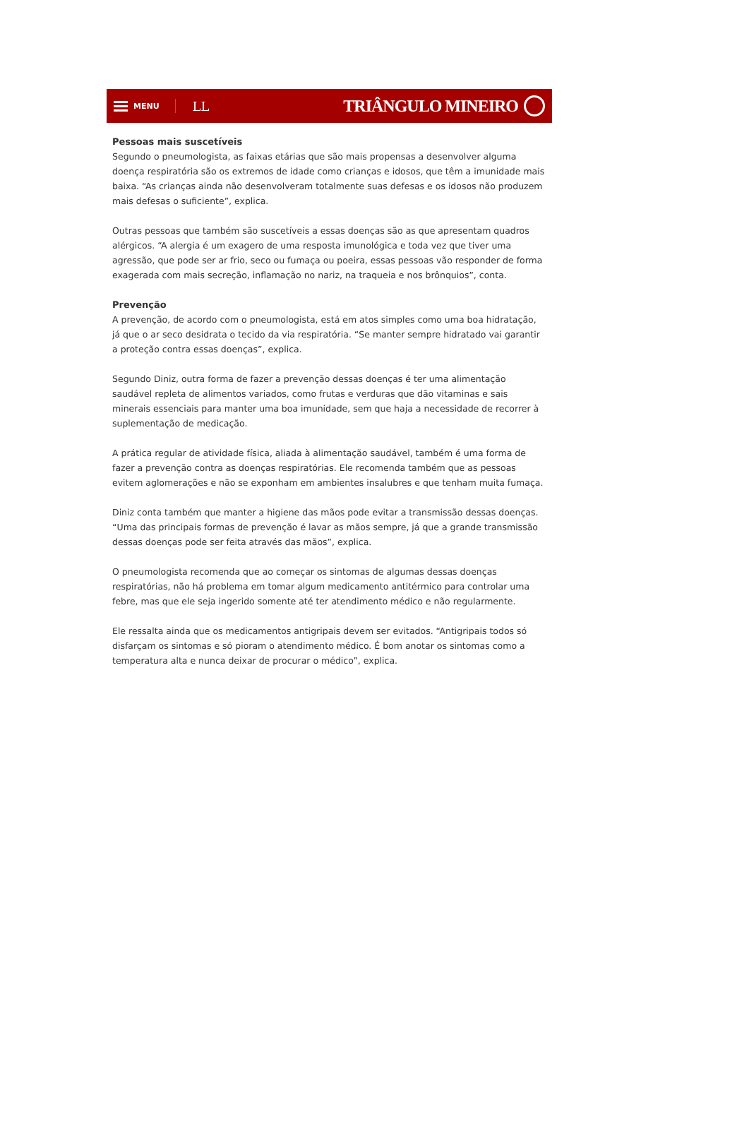MENU
LL TRIÂNGULO MINEIRO
Pessoas mais suscetíveis
Segundo o pneumologista, as faixas etárias que são mais propensas a desenvolver alguma doença respiratória são os extremos de idade como crianças e idosos, que têm a imunidade mais baixa. “As crianças ainda não desenvolveram totalmente suas defesas e os idosos não produzem mais defesas o suficiente”, explica.
Outras pessoas que também são suscetíveis a essas doenças são as que apresentam quadros alérgicos. “A alergia é um exagero de uma resposta imunológica e toda vez que tiver uma agressão, que pode ser ar frio, seco ou fumaça ou poeira, essas pessoas vão responder de forma exagerada com mais secreção, inflamação no nariz, na traqueia e nos brônquios”, conta.
Prevenção
A prevenção, de acordo com o pneumologista, está em atos simples como uma boa hidratação, já que o ar seco desidrata o tecido da via respiratória. “Se manter sempre hidratado vai garantir a proteção contra essas doenças”, explica.
Segundo Diniz, outra forma de fazer a prevenção dessas doenças é ter uma alimentação saudável repleta de alimentos variados, como frutas e verduras que dão vitaminas e sais minerais essenciais para manter uma boa imunidade, sem que haja a necessidade de recorrer à suplementação de medicação.
A prática regular de atividade física, aliada à alimentação saudável, também é uma forma de fazer a prevenção contra as doenças respiratórias. Ele recomenda também que as pessoas evitem aglomerações e não se exponham em ambientes insalubres e que tenham muita fumaça.
Diniz conta também que manter a higiene das mãos pode evitar a transmissão dessas doenças. “Uma das principais formas de prevenção é lavar as mãos sempre, já que a grande transmissão dessas doenças pode ser feita através das mãos”, explica.
O pneumologista recomenda que ao começar os sintomas de algumas dessas doenças respiratórias, não há problema em tomar algum medicamento antitérmico para controlar uma febre, mas que ele seja ingerido somente até ter atendimento médico e não regularmente.
Ele ressalta ainda que os medicamentos antigripais devem ser evitados. “Antigripais todos só disfarçam os sintomas e só pioram o atendimento médico. É bom anotar os sintomas como a temperatura alta e nunca deixar de procurar o médico”, explica.